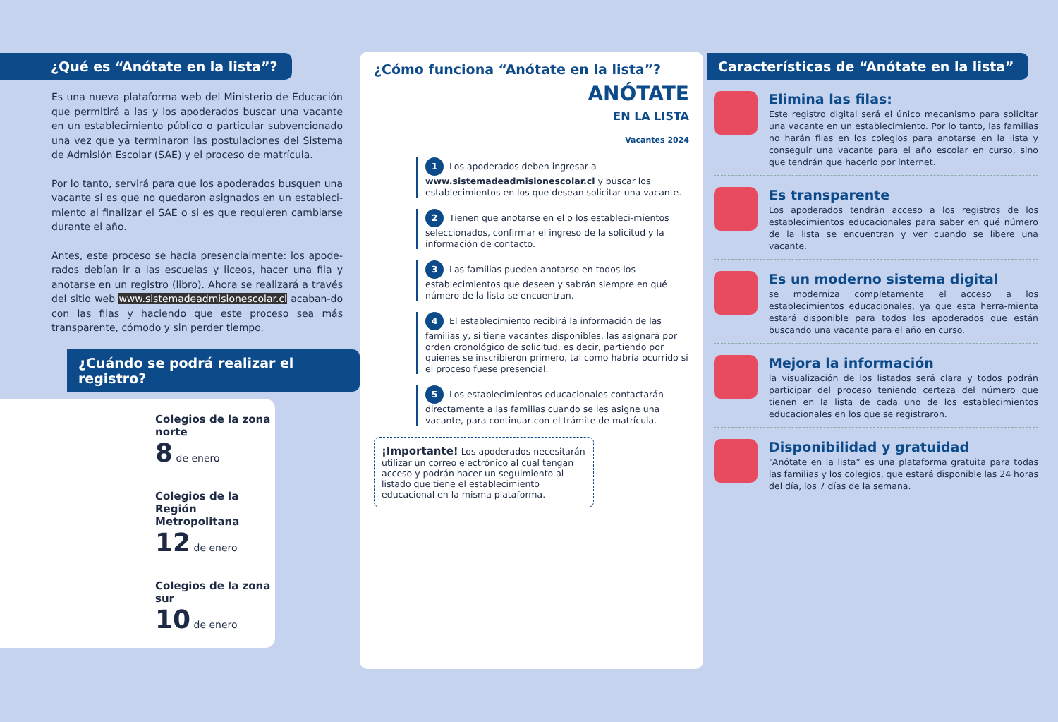¿Qué es “Anótate en la lista”?
Es una nueva plataforma web del Ministerio de Educación que permitirá a las y los apoderados buscar una vacante en un establecimiento público o particular subvencionado una vez que ya terminaron las postulaciones del Sistema de Admisión Escolar (SAE) y el proceso de matrícula.
Por lo tanto, servirá para que los apoderados busquen una vacante si es que no quedaron asignados en un estableci-miento al finalizar el SAE o si es que requieren cambiarse durante el año.
Antes, este proceso se hacía presencialmente: los apode-rados debían ir a las escuelas y liceos, hacer una fila y anotarse en un registro (libro). Ahora se realizará a través del sitio web www.sistemadeadmisionescolar.cl acaban-do con las filas y haciendo que este proceso sea más transparente, cómodo y sin perder tiempo.
¿Cuándo se podrá realizar el registro?
Colegios de la zona norte
8 de enero
Colegios de la Región Metropolitana
12 de enero
Colegios de la zona sur
10 de enero
¿Cómo funciona “Anótate en la lista”?
ANÓTATE
EN LA LISTA
Vacantes 2024
1 Los apoderados deben ingresar a www.sistemadeadmisionescolar.cl y buscar los establecimientos en los que desean solicitar una vacante.
2 Tienen que anotarse en el o los estableci-mientos seleccionados, confirmar el ingreso de la solicitud y la información de contacto.
3 Las familias pueden anotarse en todos los establecimientos que deseen y sabrán siempre en qué número de la lista se encuentran.
4 El establecimiento recibirá la información de las familias y, si tiene vacantes disponibles, las asignará por orden cronológico de solicitud, es decir, partiendo por quienes se inscribieron primero, tal como habría ocurrido si el proceso fuese presencial.
5 Los establecimientos educacionales contactarán directamente a las familias cuando se les asigne una vacante, para continuar con el trámite de matrícula.
¡Importante! Los apoderados necesitarán utilizar un correo electrónico al cual tengan acceso y podrán hacer un seguimiento al listado que tiene el establecimiento educacional en la misma plataforma.
Características de “Anótate en la lista”
Elimina las filas:
Este registro digital será el único mecanismo para solicitar una vacante en un establecimiento. Por lo tanto, las familias no harán filas en los colegios para anotarse en la lista y conseguir una vacante para el año escolar en curso, sino que tendrán que hacerlo por internet.
Es transparente
Los apoderados tendrán acceso a los registros de los establecimientos educacionales para saber en qué número de la lista se encuentran y ver cuando se libere una vacante.
Es un moderno sistema digital
se moderniza completamente el acceso a los establecimientos educacionales, ya que esta herra-mienta estará disponible para todos los apoderados que están buscando una vacante para el año en curso.
Mejora la información
la visualización de los listados será clara y todos podrán participar del proceso teniendo certeza del número que tienen en la lista de cada uno de los establecimientos educacionales en los que se registraron.
Disponibilidad y gratuidad
“Anótate en la lista” es una plataforma gratuita para todas las familias y los colegios, que estará disponible las 24 horas del día, los 7 días de la semana.